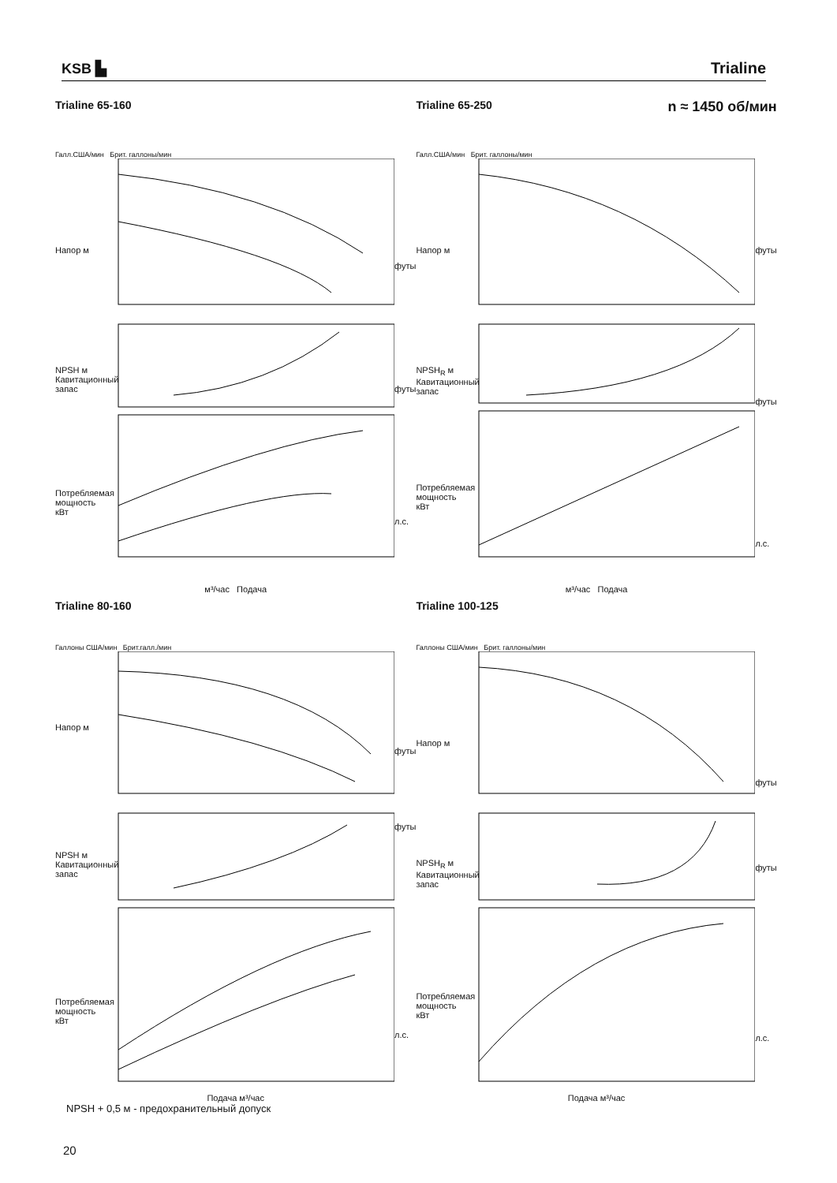KSB ▙
Trialine
Trialine 65-160
Галл.США/мин Брит. галлоны/мин
Напор м
NPSH м Кавитационный запас
Потребляемая мощность кВт
футы
футы
л.с.
м³/час Подача
Trialine 65-250 n ≈ 1450 об/мин
Галл.США/мин Брит. галлоны/мин
Напор м
NPSH<sub>R</sub> м Кавитационный запас
Потребляемая мощность кВт
футы
футы
л.с.
м³/час Подача
Trialine 80-160
Галлоны США/мин Брит.галл./мин
Напор м
NPSH м Кавитационный запас
Потребляемая мощность кВт
футы
футы
л.с.
Подача м³/час
Trialine 100-125
Галлоны США/мин Брит. галлоны/мин
Напор м
NPSH<sub>R</sub> м Кавитационный запас
Потребляемая мощность кВт
футы
футы
л.с.
Подача м³/час
NPSH + 0,5 м - предохранительный допуск
20